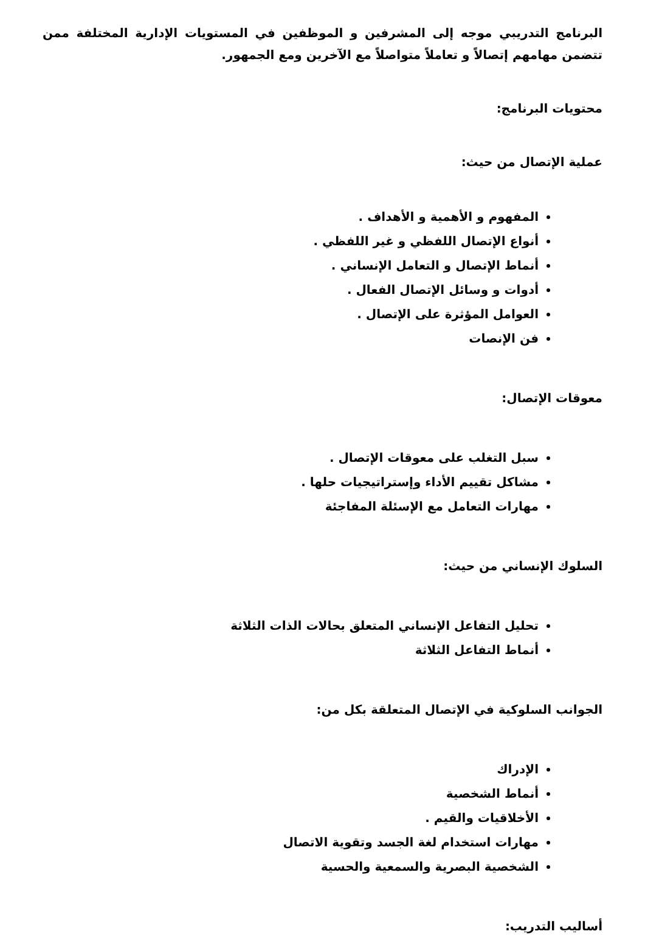البرنامج التدريبي موجه إلى المشرفين و الموظفين في المستويات الإدارية المختلفة ممن تتضمن مهامهم إتصالاً و تعاملاً متواصلاً مع الآخرين ومع الجمهور.
محتويات البرنامج:
عملية الإتصال من حيث:
المفهوم و الأهمية و الأهداف .
أنواع الإتصال اللفظي و غير اللفظي .
أنماط الإتصال و التعامل الإنساني .
أدوات و وسائل الإتصال الفعال .
العوامل المؤثرة على الإتصال .
فن الإنصات
معوقات الإتصال:
سبل التغلب على معوقات الإتصال .
مشاكل تقييم الأداء وإستراتيجيات حلها .
مهارات التعامل مع الإسئلة المفاجئة
السلوك الإنساني من حيث:
تحليل التفاعل الإنساني المتعلق بحالات الذات الثلاثة
أنماط التفاعل الثلاثة
الجوانب السلوكية في الإتصال المتعلقة بكل من:
الإدراك
أنماط الشخصية
الأخلاقيات والقيم .
مهارات استخدام لغة الجسد وتقوية الاتصال
الشخصية البصرية والسمعية والحسية
أساليب التدريب: